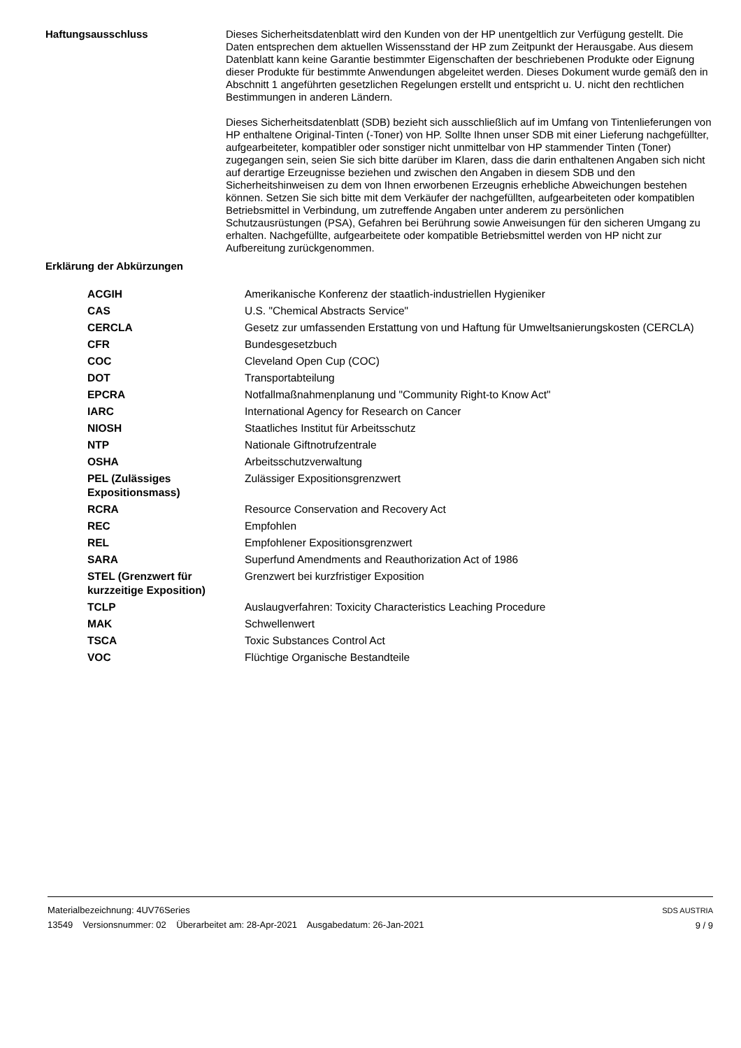Haftungsausschluss
Dieses Sicherheitsdatenblatt wird den Kunden von der HP unentgeltlich zur Verfügung gestellt. Die Daten entsprechen dem aktuellen Wissensstand der HP zum Zeitpunkt der Herausgabe. Aus diesem Datenblatt kann keine Garantie bestimmter Eigenschaften der beschriebenen Produkte oder Eignung dieser Produkte für bestimmte Anwendungen abgeleitet werden. Dieses Dokument wurde gemäß den in Abschnitt 1 angeführten gesetzlichen Regelungen erstellt und entspricht u. U. nicht den rechtlichen Bestimmungen in anderen Ländern.
Dieses Sicherheitsdatenblatt (SDB) bezieht sich ausschließlich auf im Umfang von Tintenlieferungen von HP enthaltene Original-Tinten (-Toner) von HP. Sollte Ihnen unser SDB mit einer Lieferung nachgefüllter, aufgearbeiteter, kompatibler oder sonstiger nicht unmittelbar von HP stammender Tinten (Toner) zugegangen sein, seien Sie sich bitte darüber im Klaren, dass die darin enthaltenen Angaben sich nicht auf derartige Erzeugnisse beziehen und zwischen den Angaben in diesem SDB und den Sicherheitshinweisen zu dem von Ihnen erworbenen Erzeugnis erhebliche Abweichungen bestehen können. Setzen Sie sich bitte mit dem Verkäufer der nachgefüllten, aufgearbeiteten oder kompatiblen Betriebsmittel in Verbindung, um zutreffende Angaben unter anderem zu persönlichen Schutzausrüstungen (PSA), Gefahren bei Berührung sowie Anweisungen für den sicheren Umgang zu erhalten. Nachgefüllte, aufgearbeitete oder kompatible Betriebsmittel werden von HP nicht zur Aufbereitung zurückgenommen.
Erklärung der Abkürzungen
| ACGIH | Amerikanische Konferenz der staatlich-industriellen Hygieniker |
| CAS | U.S. "Chemical Abstracts Service" |
| CERCLA | Gesetz zur umfassenden Erstattung von und Haftung für Umweltsanierungskosten (CERCLA) |
| CFR | Bundesgesetzbuch |
| COC | Cleveland Open Cup (COC) |
| DOT | Transportabteilung |
| EPCRA | Notfallmaßnahmenplanung und "Community Right-to Know Act" |
| IARC | International Agency for Research on Cancer |
| NIOSH | Staatliches Institut für Arbeitsschutz |
| NTP | Nationale Giftnotrufzentrale |
| OSHA | Arbeitsschutzverwaltung |
| PEL (Zulässiges Expositionsmass) | Zulässiger Expositionsgrenzwert |
| RCRA | Resource Conservation and Recovery Act |
| REC | Empfohlen |
| REL | Empfohlener Expositionsgrenzwert |
| SARA | Superfund Amendments and Reauthorization Act of 1986 |
| STEL (Grenzwert für kurzzeitige Exposition) | Grenzwert bei kurzfristiger Exposition |
| TCLP | Auslaugverfahren: Toxicity Characteristics Leaching Procedure |
| MAK | Schwellenwert |
| TSCA | Toxic Substances Control Act |
| VOC | Flüchtige Organische Bestandteile |
Materialbezeichnung: 4UV76Series
13549 Versionsnummer: 02 Überarbeitet am: 28-Apr-2021 Ausgabedatum: 26-Jan-2021
SDS AUSTRIA
9 / 9